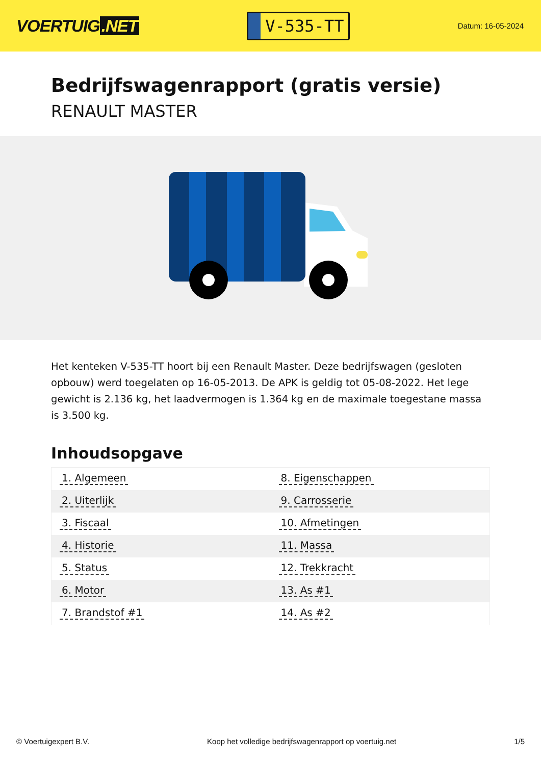VOERTUIG.NET
V-535-TT
Datum: 16-05-2024
Bedrijfswagenrapport (gratis versie)
RENAULT MASTER
Het kenteken V-535-TT hoort bij een Renault Master. Deze bedrijfswagen (gesloten opbouw) werd toegelaten op 16-05-2013. De APK is geldig tot 05-08-2022. Het lege gewicht is 2.136 kg, het laadvermogen is 1.364 kg en de maximale toegestane massa is 3.500 kg.
Inhoudsopgave
| 1. Algemeen | 8. Eigenschappen |
| 2. Uiterlijk | 9. Carrosserie |
| 3. Fiscaal | 10. Afmetingen |
| 4. Historie | 11. Massa |
| 5. Status | 12. Trekkracht |
| 6. Motor | 13. As #1 |
| 7. Brandstof #1 | 14. As #2 |
© Voertuigexpert B.V. Koop het volledige bedrijfswagenrapport op voertuig.net
1/5